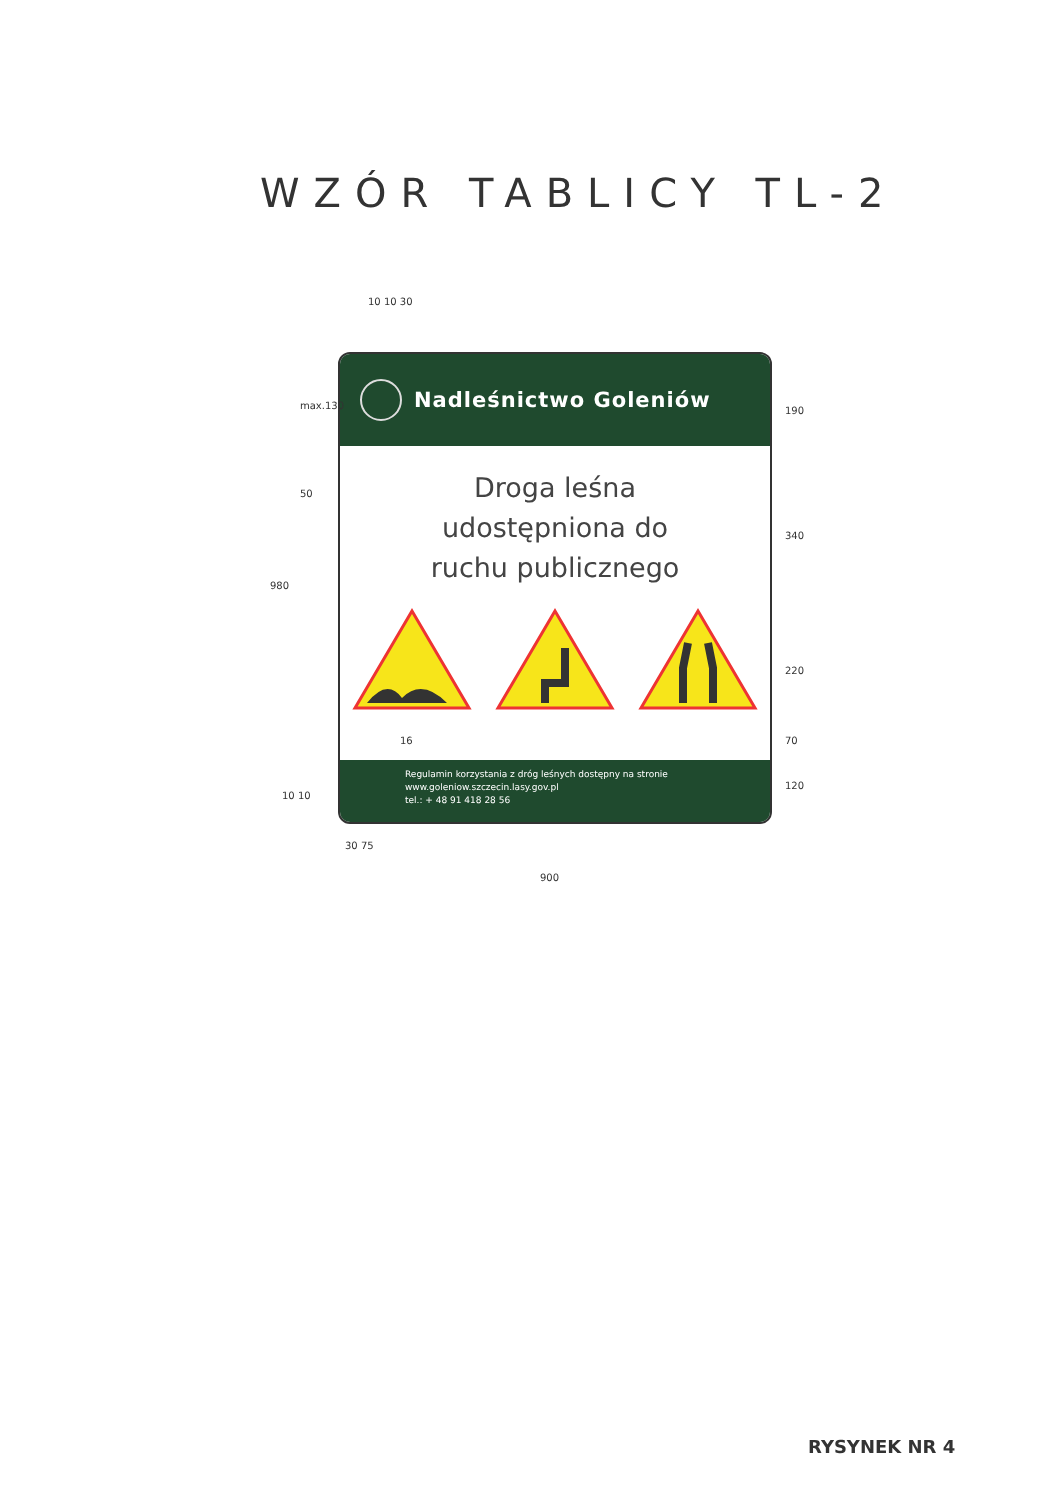WZÓR TABLICY TL-2
10 10 30
Nadleśnictwo Goleniów
Droga leśna
udostępniona do
ruchu publicznego
Regulamin korzystania z dróg leśnych dostępny na stronie
www.goleniow.szczecin.lasy.gov.pl
tel.: + 48 91 418 28 56
max.130
50
980
190
340
220
70
16
120
10 10
30 75
900
RYSYNEK NR 4